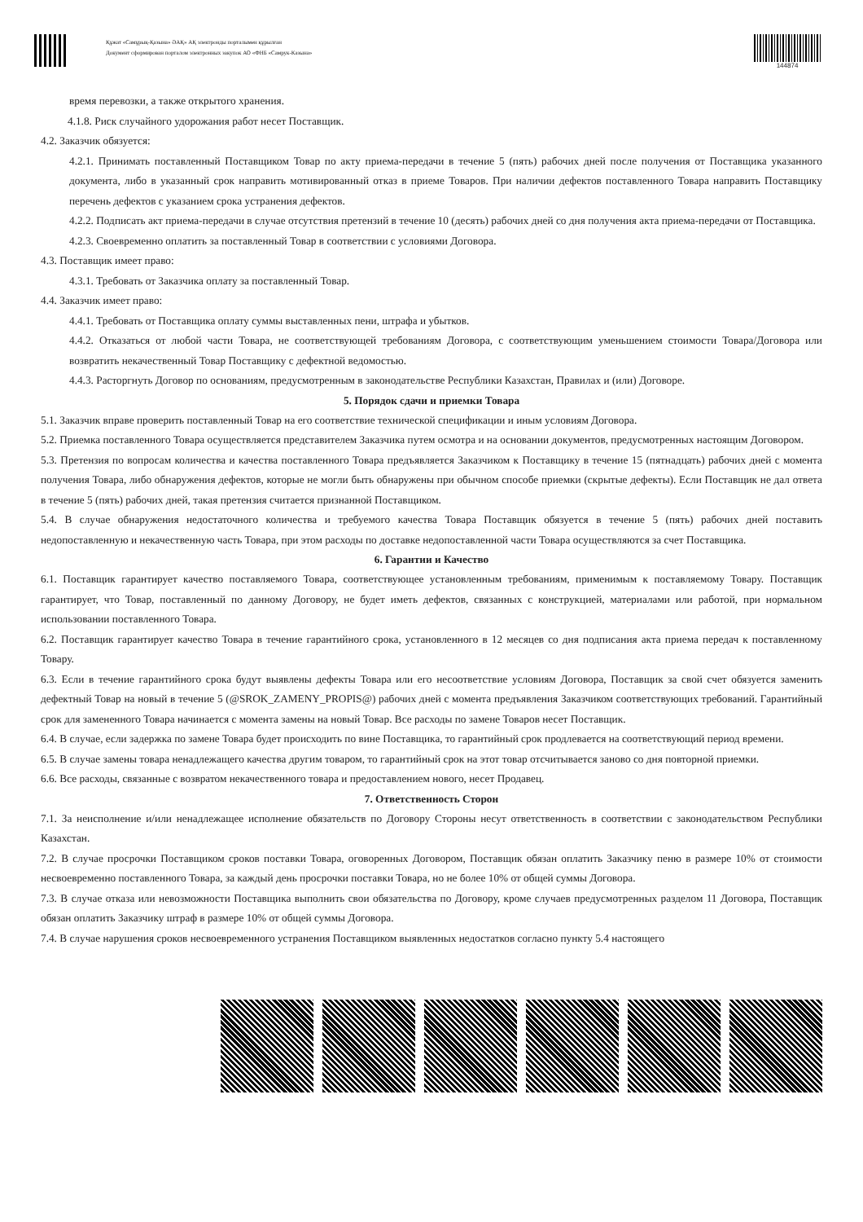Құжат «Самұрық-Қазына» ӘАҚ» АҚ электронды порталымен құрылған
Документ сформирован порталом электронных закупок АО «ФНБ «Самрук-Казына»
144874
время перевозки, а также открытого хранения.
4.1.8. Риск случайного удорожания работ несет Поставщик.
4.2. Заказчик обязуется:
4.2.1. Принимать поставленный Поставщиком Товар по акту приема-передачи в течение 5 (пять) рабочих дней после получения от Поставщика указанного документа, либо в указанный срок направить мотивированный отказ в приеме Товаров. При наличии дефектов поставленного Товара направить Поставщику перечень дефектов с указанием срока устранения дефектов.
4.2.2. Подписать акт приема-передачи в случае отсутствия претензий в течение 10 (десять) рабочих дней со дня получения акта приема-передачи от Поставщика.
4.2.3. Своевременно оплатить за поставленный Товар в соответствии с условиями Договора.
4.3. Поставщик имеет право:
4.3.1. Требовать от Заказчика оплату за поставленный Товар.
4.4. Заказчик имеет право:
4.4.1. Требовать от Поставщика оплату суммы выставленных пени, штрафа и убытков.
4.4.2. Отказаться от любой части Товара, не соответствующей требованиям Договора, с соответствующим уменьшением стоимости Товара/Договора или возвратить некачественный Товар Поставщику с дефектной ведомостью.
4.4.3. Расторгнуть Договор по основаниям, предусмотренным в законодательстве Республики Казахстан, Правилах и (или) Договоре.
5. Порядок сдачи и приемки Товара
5.1. Заказчик вправе проверить поставленный Товар на его соответствие технической спецификации и иным условиям Договора.
5.2. Приемка поставленного Товара осуществляется представителем Заказчика путем осмотра и на основании документов, предусмотренных настоящим Договором.
5.3. Претензия по вопросам количества и качества поставленного Товара предъявляется Заказчиком к Поставщику в течение 15 (пятнадцать) рабочих дней с момента получения Товара, либо обнаружения дефектов, которые не могли быть обнаружены при обычном способе приемки (скрытые дефекты). Если Поставщик не дал ответа в течение 5 (пять) рабочих дней, такая претензия считается признанной Поставщиком.
5.4. В случае обнаружения недостаточного количества и требуемого качества Товара Поставщик обязуется в течение 5 (пять) рабочих дней поставить недопоставленную и некачественную часть Товара, при этом расходы по доставке недопоставленной части Товара осуществляются за счет Поставщика.
6. Гарантии и Качество
6.1. Поставщик гарантирует качество поставляемого Товара, соответствующее установленным требованиям, применимым к поставляемому Товару. Поставщик гарантирует, что Товар, поставленный по данному Договору, не будет иметь дефектов, связанных с конструкцией, материалами или работой, при нормальном использовании поставленного Товара.
6.2. Поставщик гарантирует качество Товара в течение гарантийного срока, установленного в 12 месяцев со дня подписания акта приема передач к поставленному Товару.
6.3. Если в течение гарантийного срока будут выявлены дефекты Товара или его несоответствие условиям Договора, Поставщик за свой счет обязуется заменить дефектный Товар на новый в течение 5 (@SROK_ZAMENY_PROPIS@) рабочих дней с момента предъявления Заказчиком соответствующих требований. Гарантийный срок для замененного Товара начинается с момента замены на новый Товар. Все расходы по замене Товаров несет Поставщик.
6.4. В случае, если задержка по замене Товара будет происходить по вине Поставщика, то гарантийный срок продлевается на соответствующий период времени.
6.5. В случае замены товара ненадлежащего качества другим товаром, то гарантийный срок на этот товар отсчитывается заново со дня повторной приемки.
6.6. Все расходы, связанные с возвратом некачественного товара и предоставлением нового, несет Продавец.
7. Ответственность Сторон
7.1. За неисполнение и/или ненадлежащее исполнение обязательств по Договору Стороны несут ответственность в соответствии с законодательством Республики Казахстан.
7.2. В случае просрочки Поставщиком сроков поставки Товара, оговоренных Договором, Поставщик обязан оплатить Заказчику пеню в размере 10% от стоимости несвоевременно поставленного Товара, за каждый день просрочки поставки Товара, но не более 10% от общей суммы Договора.
7.3. В случае отказа или невозможности Поставщика выполнить свои обязательства по Договору, кроме случаев предусмотренных разделом 11 Договора, Поставщик обязан оплатить Заказчику штраф в размере 10% от общей суммы Договора.
7.4. В случае нарушения сроков несвоевременного устранения Поставщиком выявленных недостатков согласно пункту 5.4 настоящего